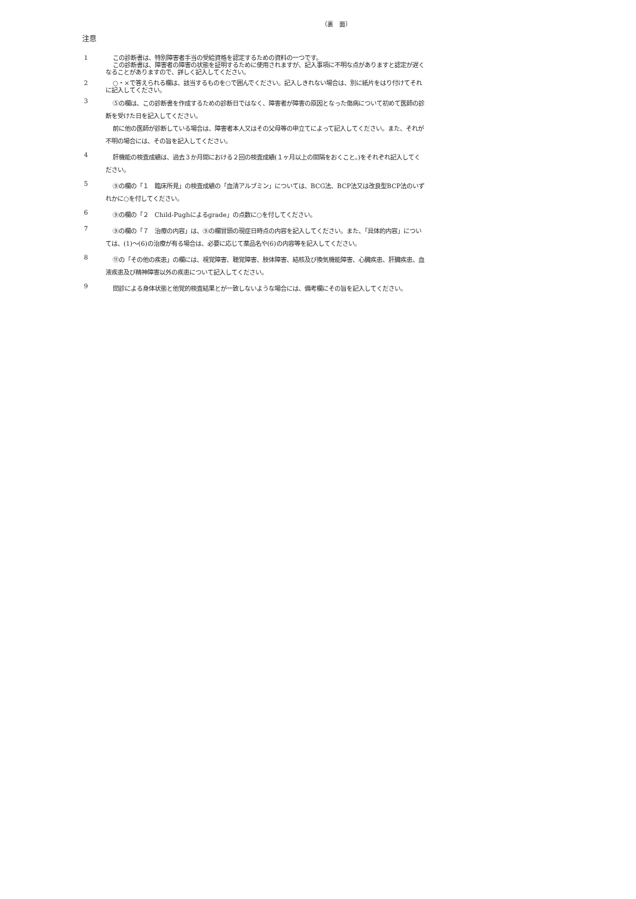（裏　面）
注意
1
この診断書は、特別障害者手当の受給資格を認定するための資料の一つです。
この診断書は、障害者の障害の状態を証明するために使用されますが、記入事項に不明な点がありますと認定が遅くなることがありますので、詳しく記入してください。
2
○・×で答えられる欄は、該当するものを○で囲んでください。記入しきれない場合は、別に紙片をはり付けてそれに記入してください。
3
⑤の欄は、この診断書を作成するための診断日ではなく、障害者が障害の原因となった傷病について初めて医師の診断を受けた日を記入してください。
前に他の医師が診断している場合は、障害者本人又はその父母等の申立てによって記入してください。また、それが不明の場合には、その旨を記入してください。
4
肝機能の検査成績は、過去３か月間における２回の検査成績(１ヶ月以上の間隔をおくこと。)をそれぞれ記入してください。
5
⑨の欄の「１　臨床所見」の検査成績の「血清アルブミン」については、BCG法、BCP法又は改良型BCP法のいずれかに○を付してください。
6
⑨の欄の「２　Child-Pughによるgrade」の点数に○を付してください。
7
⑨の欄の「７　治療の内容」は、⑨の欄冒頭の現症日時点の内容を記入してください。また、「具体的内容」については、(1)～(6)の治療が有る場合は、必要に応じて薬品名や(6)の内容等を記入してください。
8
⑪の「その他の疾患」の欄には、視覚障害、聴覚障害、肢体障害、結核及び換気機能障害、心臓疾患、肝臓疾患、血液疾患及び精神障害以外の疾患について記入してください。
9
問診による身体状態と他覚的検査結果とが一致しないような場合には、備考欄にその旨を記入してください。